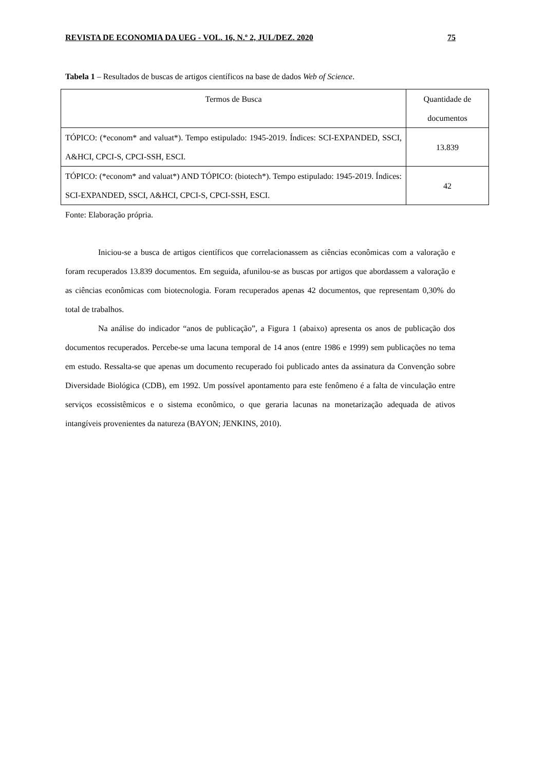REVISTA DE ECONOMIA DA UEG - VOL. 16, N.º 2, JUL/DEZ. 2020 75
Tabela 1 – Resultados de buscas de artigos científicos na base de dados Web of Science.
| Termos de Busca | Quantidade de documentos |
| TÓPICO: (*econom* and valuat*). Tempo estipulado: 1945-2019. Índices: SCI-EXPANDED, SSCI, A&HCI, CPCI-S, CPCI-SSH, ESCI. | 13.839 |
| TÓPICO: (*econom* and valuat*) AND TÓPICO: (biotech*). Tempo estipulado: 1945-2019. Índices: SCI-EXPANDED, SSCI, A&HCI, CPCI-S, CPCI-SSH, ESCI. | 42 |
Fonte: Elaboração própria.
Iniciou-se a busca de artigos científicos que correlacionassem as ciências econômicas com a valoração e foram recuperados 13.839 documentos. Em seguida, afunilou-se as buscas por artigos que abordassem a valoração e as ciências econômicas com biotecnologia. Foram recuperados apenas 42 documentos, que representam 0,30% do total de trabalhos.
Na análise do indicador “anos de publicação”, a Figura 1 (abaixo) apresenta os anos de publicação dos documentos recuperados. Percebe-se uma lacuna temporal de 14 anos (entre 1986 e 1999) sem publicações no tema em estudo. Ressalta-se que apenas um documento recuperado foi publicado antes da assinatura da Convenção sobre Diversidade Biológica (CDB), em 1992. Um possível apontamento para este fenômeno é a falta de vinculação entre serviços ecossistêmicos e o sistema econômico, o que geraria lacunas na monetarização adequada de ativos intangíveis provenientes da natureza (BAYON; JENKINS, 2010).